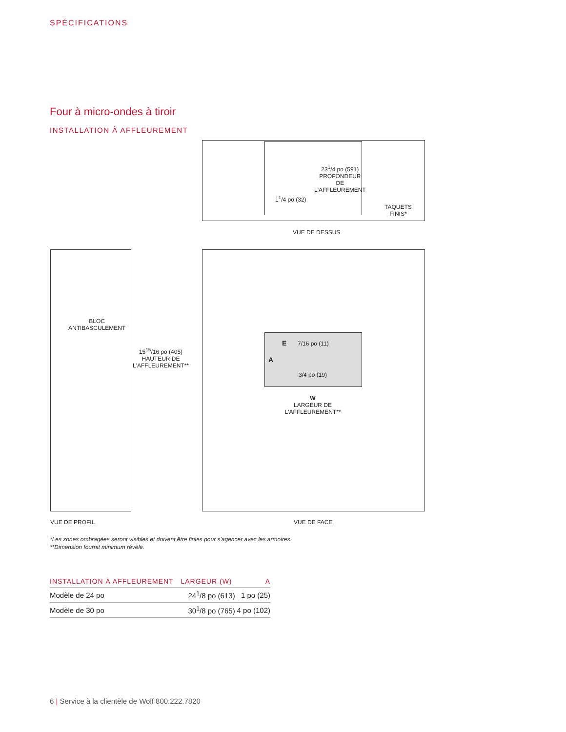SPÉCIFICATIONS
Four à micro-ondes à tiroir
INSTALLATION À AFFLEUREMENT
23<sup>1</sup>/4 po (591)
PROFONDEUR
DE
L'AFFLEUREMENT
1<sup>1</sup>/4 po (32)
TAQUETS
FINIS*
VUE DE DESSUS
BLOC
ANTIBASCULEMENT
15<sup>15</sup>/16 po (405)
HAUTEUR DE
L'AFFLEUREMENT**
E 7/16 po (11)
A
3/4 po (19)
W
LARGEUR DE
L'AFFLEUREMENT**
VUE DE PROFIL VUE DE FACE
*Les zones ombragées seront visibles et doivent être finies pour s'agencer avec les armoires.
**Dimension fournit minimum révèle.
| INSTALLATION À AFFLEUREMENT | LARGEUR (W) | A |
| --- | --- | --- |
| Modèle de 24 po | 24<sup>1</sup>/8 po (613) | 1 po (25) |
| Modèle de 30 po | 30<sup>1</sup>/8 po (765) | 4 po (102) |
6 | Service à la clientèle de Wolf 800.222.7820